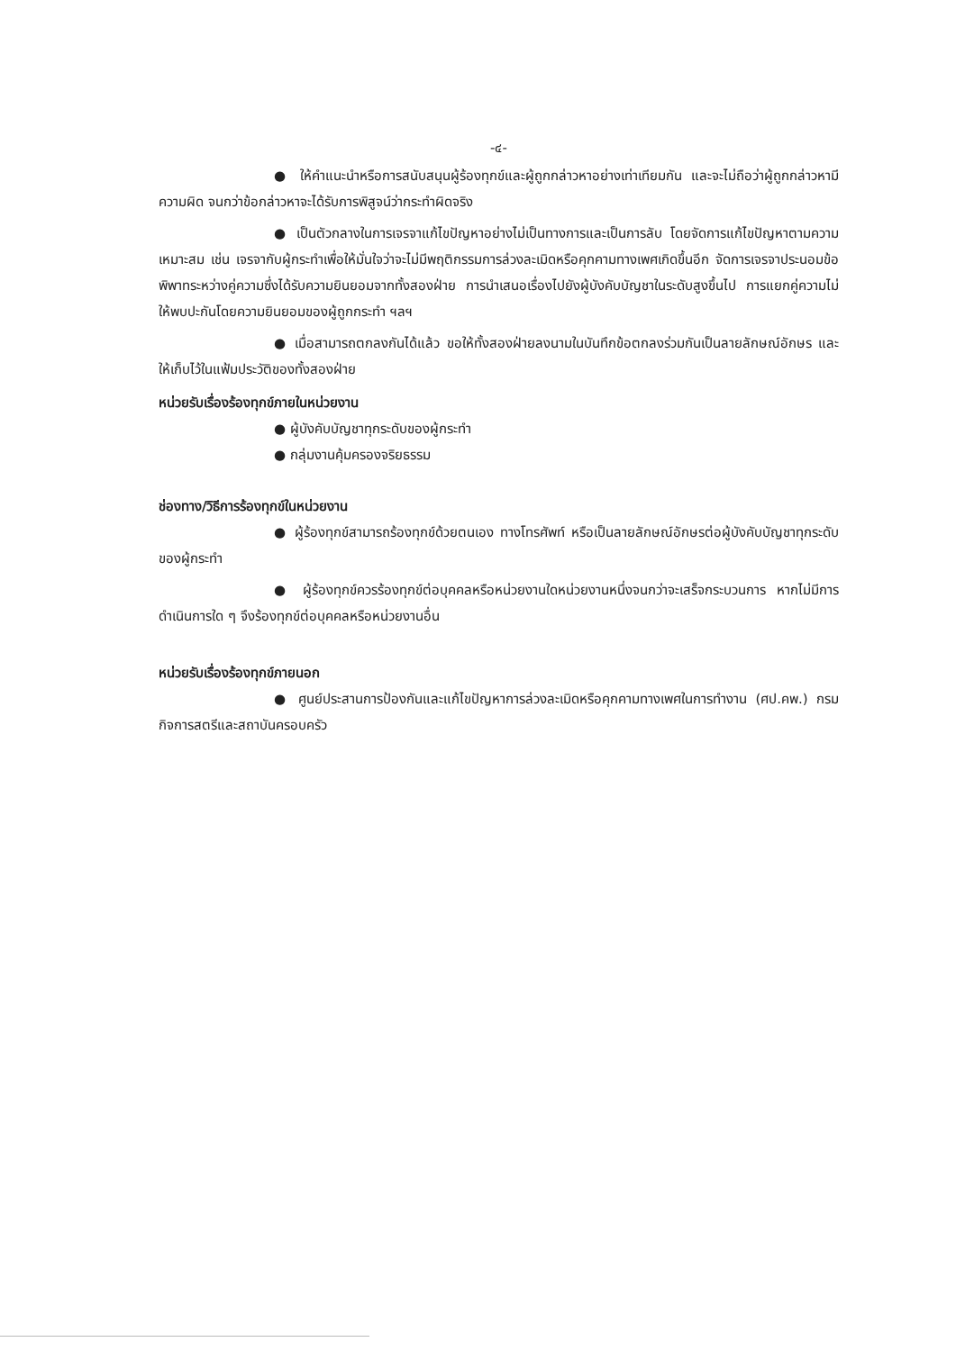-๔-
● ให้คำแนะนำหรือการสนับสนุนผู้ร้องทุกข์และผู้ถูกกล่าวหาอย่างเท่าเทียมกัน และจะไม่ถือว่าผู้ถูกกล่าวหามีความผิด จนกว่าข้อกล่าวหาจะได้รับการพิสูจน์ว่ากระทำผิดจริง
● เป็นตัวกลางในการเจรจาแก้ไขปัญหาอย่างไม่เป็นทางการและเป็นการลับ โดยจัดการแก้ไขปัญหาตามความเหมาะสม เช่น เจรจากับผู้กระทำเพื่อให้มั่นใจว่าจะไม่มีพฤติกรรมการล่วงละเมิดหรือคุกคามทางเพศเกิดขึ้นอีก จัดการเจรจาประนอมข้อพิพาทระหว่างคู่ความซึ่งได้รับความยินยอมจากทั้งสองฝ่าย การนำเสนอเรื่องไปยังผู้บังคับบัญชาในระดับสูงขึ้นไป การแยกคู่ความไม่ให้พบปะกันโดยความยินยอมของผู้ถูกกระทำ ฯลฯ
● เมื่อสามารถตกลงกันได้แล้ว ขอให้ทั้งสองฝ่ายลงนามในบันทึกข้อตกลงร่วมกันเป็นลายลักษณ์อักษร และให้เก็บไว้ในแฟ้มประวัติของทั้งสองฝ่าย
หน่วยรับเรื่องร้องทุกข์ภายในหน่วยงาน
● ผู้บังคับบัญชาทุกระดับของผู้กระทำ
● กลุ่มงานคุ้มครองจริยธรรม
ช่องทาง/วิธีการร้องทุกข์ในหน่วยงาน
● ผู้ร้องทุกข์สามารถร้องทุกข์ด้วยตนเอง ทางโทรศัพท์ หรือเป็นลายลักษณ์อักษรต่อผู้บังคับบัญชาทุกระดับของผู้กระทำ
● ผู้ร้องทุกข์ควรร้องทุกข์ต่อบุคคลหรือหน่วยงานใดหน่วยงานหนึ่งจนกว่าจะเสร็จกระบวนการ หากไม่มีการดำเนินการใด ๆ จึงร้องทุกข์ต่อบุคคลหรือหน่วยงานอื่น
หน่วยรับเรื่องร้องทุกข์ภายนอก
● ศูนย์ประสานการป้องกันและแก้ไขปัญหาการล่วงละเมิดหรือคุกคามทางเพศในการทำงาน (ศป.คพ.) กรมกิจการสตรีและสถาบันครอบครัว